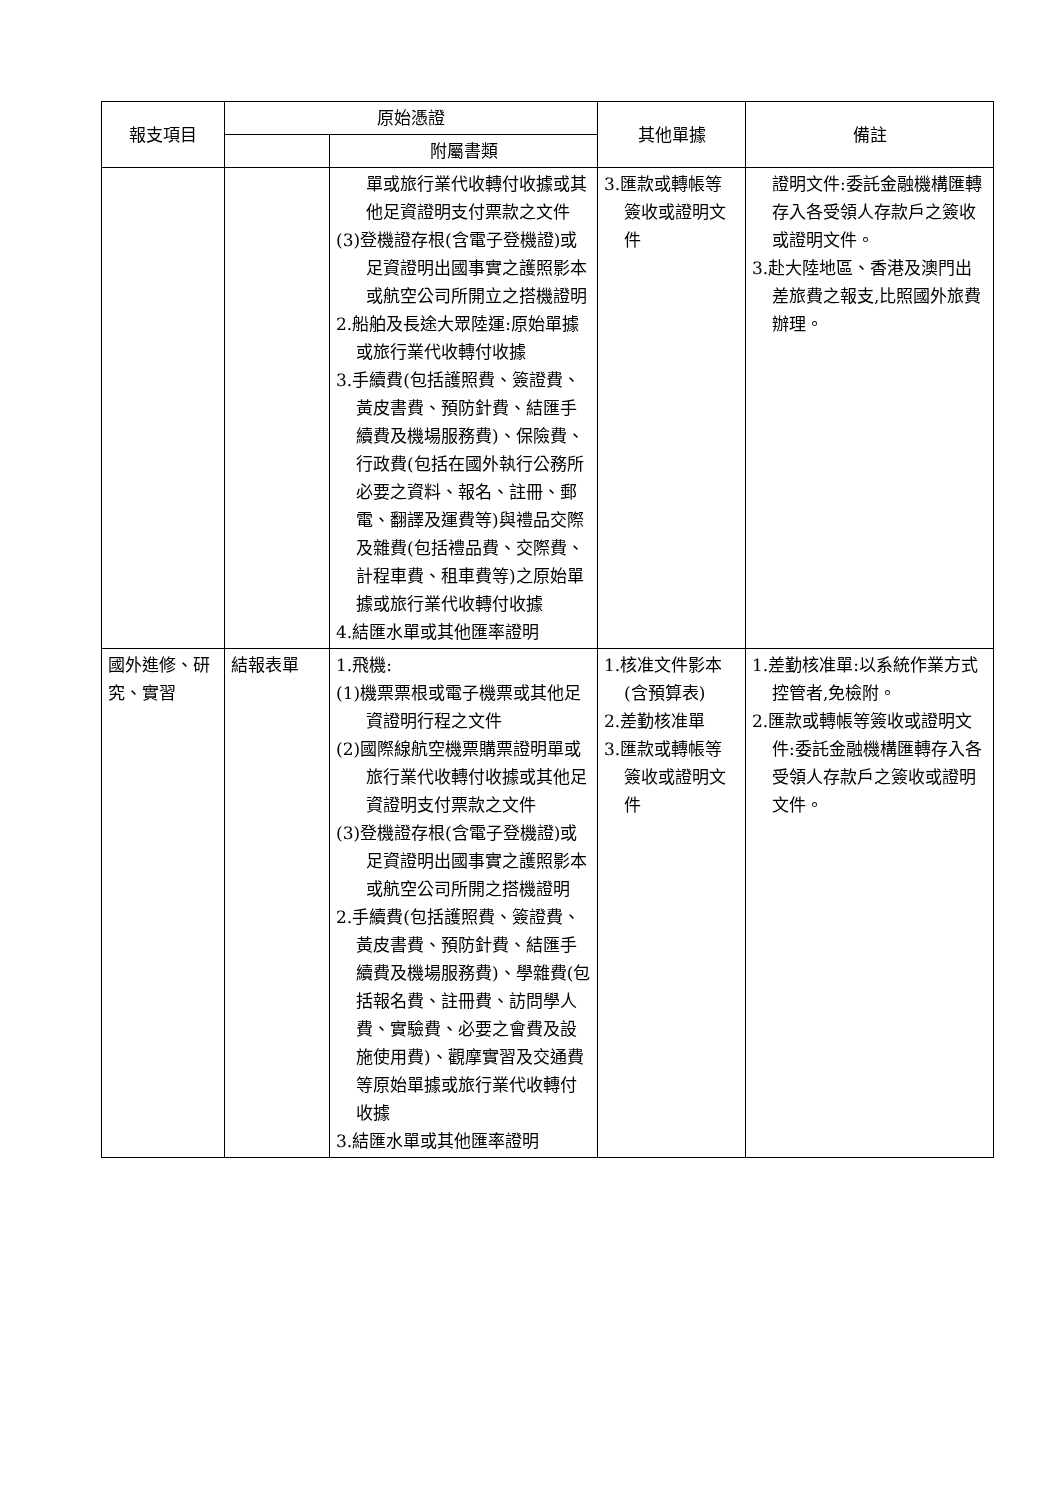| 報支項目 | 原始憑證 | | 其他單據 | 備註 |
| --- | --- | --- | --- | --- |
| | | 附屬書類 | | |
| | | 單或旅行業代收轉付收據或其他足資證明支付票款之文件 (3)登機證存根(含電子登機證)或足資證明出國事實之護照影本或航空公司所開立之搭機證明 2.船舶及長途大眾陸運:原始單據或旅行業代收轉付收據 3.手續費(包括護照費、簽證費、黃皮書費、預防針費、結匯手續費及機場服務費)、保險費、行政費(包括在國外執行公務所必要之資料、報名、註冊、郵電、翻譯及運費等)與禮品交際及雜費(包括禮品費、交際費、計程車費、租車費等)之原始單據或旅行業代收轉付收據 4.結匯水單或其他匯率證明 | 3.匯款或轉帳等簽收或證明文件 | 證明文件:委託金融機構匯轉存入各受領人存款戶之簽收或證明文件。 3.赴大陸地區、香港及澳門出差旅費之報支,比照國外旅費辦理。 |
| 國外進修、研究、實習 | 結報表單 | 1.飛機: (1)機票票根或電子機票或其他足資證明行程之文件 (2)國際線航空機票購票證明單或旅行業代收轉付收據或其他足資證明支付票款之文件 (3)登機證存根(含電子登機證)或足資證明出國事實之護照影本或航空公司所開之搭機證明 2.手續費(包括護照費、簽證費、黃皮書費、預防針費、結匯手續費及機場服務費)、學雜費(包括報名費、註冊費、訪問學人費、實驗費、必要之會費及設施使用費)、觀摩實習及交通費等原始單據或旅行業代收轉付收據 3.結匯水單或其他匯率證明 | 1.核准文件影本(含預算表) 2.差勤核准單 3.匯款或轉帳等簽收或證明文件 | 1.差勤核准單:以系統作業方式控管者,免檢附。 2.匯款或轉帳等簽收或證明文件:委託金融機構匯轉存入各受領人存款戶之簽收或證明文件。 |